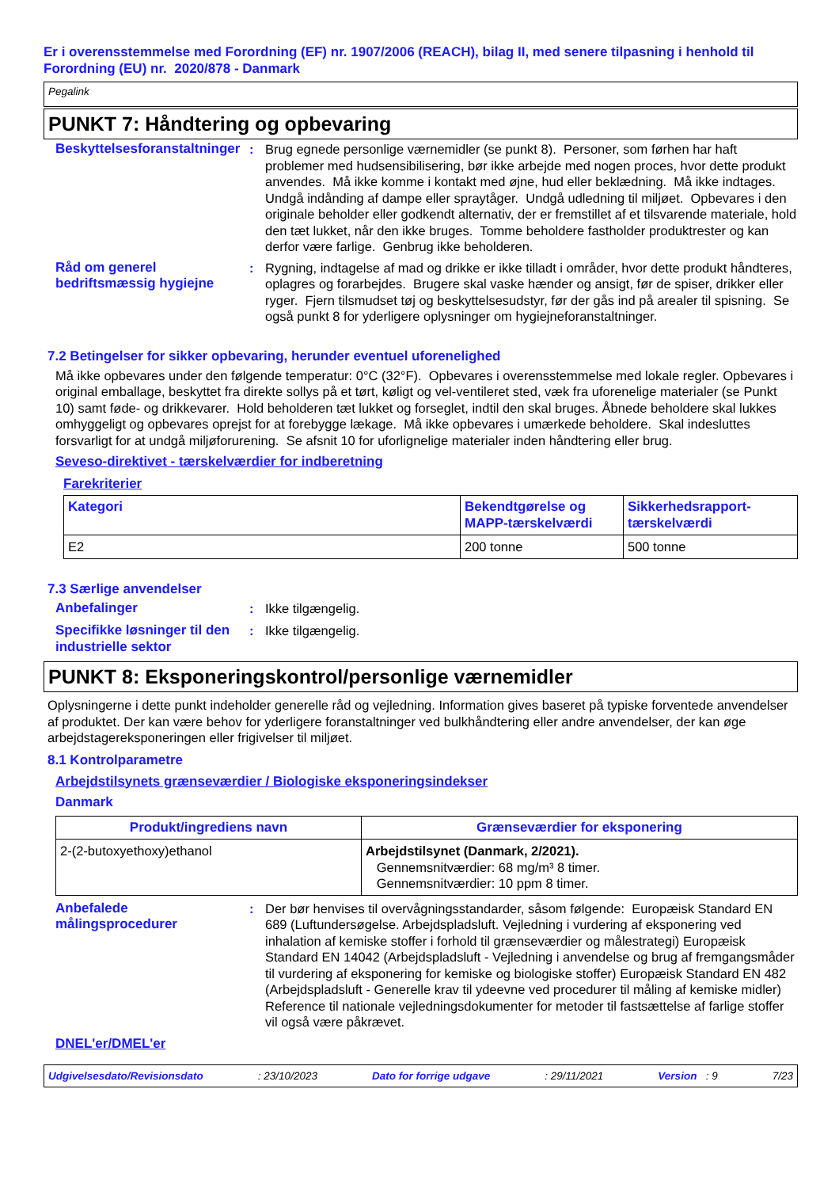Er i overensstemmelse med Forordning (EF) nr. 1907/2006 (REACH), bilag II, med senere tilpasning i henhold til Forordning (EU) nr. 2020/878 - Danmark
Pegalink
PUNKT 7: Håndtering og opbevaring
Beskyttelsesforanstaltninger
: Brug egnede personlige værnemidler (se punkt 8). Personer, som førhen har haft problemer med hudsensibilisering, bør ikke arbejde med nogen proces, hvor dette produkt anvendes. Må ikke komme i kontakt med øjne, hud eller beklædning. Må ikke indtages. Undgå indånding af dampe eller spraytåger. Undgå udledning til miljøet. Opbevares i den originale beholder eller godkendt alternativ, der er fremstillet af et tilsvarende materiale, hold den tæt lukket, når den ikke bruges. Tomme beholdere fastholder produktrester og kan derfor være farlige. Genbrug ikke beholderen.
Råd om generel bedriftsmæssig hygiejne
: Rygning, indtagelse af mad og drikke er ikke tilladt i områder, hvor dette produkt håndteres, oplagres og forarbejdes. Brugere skal vaske hænder og ansigt, før de spiser, drikker eller ryger. Fjern tilsmudset tøj og beskyttelsesudstyr, før der gås ind på arealer til spisning. Se også punkt 8 for yderligere oplysninger om hygiejneforanstaltninger.
7.2 Betingelser for sikker opbevaring, herunder eventuel uforenelighed
Må ikke opbevares under den følgende temperatur: 0°C (32°F). Opbevares i overensstemmelse med lokale regler. Opbevares i original emballage, beskyttet fra direkte sollys på et tørt, køligt og vel-ventileret sted, væk fra uforenelige materialer (se Punkt 10) samt føde- og drikkevarer. Hold beholderen tæt lukket og forseglet, indtil den skal bruges. Åbnede beholdere skal lukkes omhyggeligt og opbevares oprejst for at forebygge lækage. Må ikke opbevares i umærkede beholdere. Skal indesluttes forsvarligt for at undgå miljøforurening. Se afsnit 10 for uforlignelige materialer inden håndtering eller brug.
Seveso-direktivet - tærskelværdier for indberetning
Farekriterier
| Kategori | Bekendtgørelse og MAPP-tærskelværdi | Sikkerhedsrapport-tærskelværdi |
| --- | --- | --- |
| E2 | 200 tonne | 500 tonne |
7.3 Særlige anvendelser
Anbefalinger : Ikke tilgængelig.
Specifikke løsninger til den industrielle sektor
: Ikke tilgængelig.
PUNKT 8: Eksponeringskontrol/personlige værnemidler
Oplysningerne i dette punkt indeholder generelle råd og vejledning. Information gives baseret på typiske forventede anvendelser af produktet. Der kan være behov for yderligere foranstaltninger ved bulkhåndtering eller andre anvendelser, der kan øge arbejdstagereksponeringen eller frigivelser til miljøet.
8.1 Kontrolparametre
Arbejdstilsynets grænseværdier / Biologiske eksponeringsindekser
Danmark
| Produkt/ingrediens navn | Grænseværdier for eksponering |
| --- | --- |
| 2-(2-butoxyethoxy)ethanol | Arbejdstilsynet (Danmark, 2/2021). Gennemsnitværdier: 68 mg/m³ 8 timer. Gennemsnitværdier: 10 ppm 8 timer. |
Anbefalede målingsprocedurer
: Der bør henvises til overvågningsstandarder, såsom følgende: Europæisk Standard EN 689 (Luftundersøgelse. Arbejdspladsluft. Vejledning i vurdering af eksponering ved inhalation af kemiske stoffer i forhold til grænseværdier og målestrategi) Europæisk Standard EN 14042 (Arbejdspladsluft - Vejledning i anvendelse og brug af fremgangsmåder til vurdering af eksponering for kemiske og biologiske stoffer) Europæisk Standard EN 482 (Arbejdspladsluft - Generelle krav til ydeevne ved procedurer til måling af kemiske midler) Reference til nationale vejledningsdokumenter for metoder til fastsættelse af farlige stoffer vil også være påkrævet.
DNEL'er/DMEL'er
Udgivelsesdato/Revisionsdato: 23/10/2023 Dato for forrige udgave: 29/11/2021 Version : 9 7/23